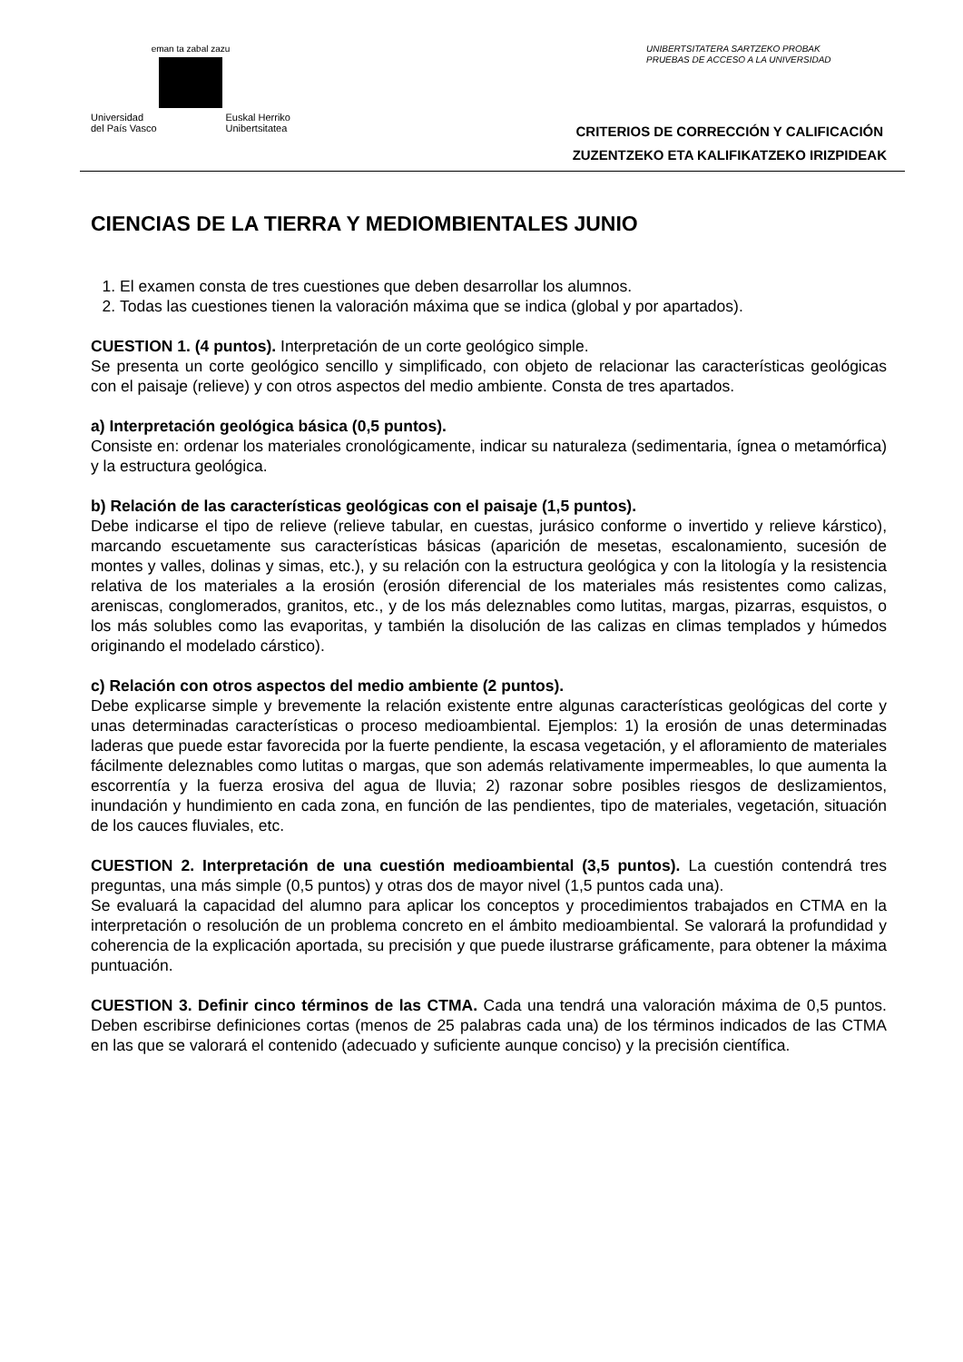eman ta zabal zazu
Universidad
del País Vasco Euskal Herriko
Unibertsitatea
UNIBERTSITATERA SARTZEKO PROBAK
PRUEBAS DE ACCESO A LA UNIVERSIDAD
CRITERIOS DE CORRECCIÓN Y CALIFICACIÓN
ZUZENTZEKO ETA KALIFIKATZEKO IRIZPIDEAK
CIENCIAS DE LA TIERRA Y MEDIOMBIENTALES JUNIO
1. El examen consta de tres cuestiones que deben desarrollar los alumnos.
2. Todas las cuestiones tienen la valoración máxima que se indica (global y por apartados).
CUESTION 1. (4 puntos). Interpretación de un corte geológico simple.
Se presenta un corte geológico sencillo y simplificado, con objeto de relacionar las características geológicas con el paisaje (relieve) y con otros aspectos del medio ambiente. Consta de tres apartados.
a) Interpretación geológica básica (0,5 puntos).
Consiste en: ordenar los materiales cronológicamente, indicar su naturaleza (sedimentaria, ígnea o metamórfica) y la estructura geológica.
b) Relación de las características geológicas con el paisaje (1,5 puntos).
Debe indicarse el tipo de relieve (relieve tabular, en cuestas, jurásico conforme o invertido y relieve kárstico), marcando escuetamente sus características básicas (aparición de mesetas, escalonamiento, sucesión de montes y valles, dolinas y simas, etc.), y su relación con la estructura geológica y con la litología y la resistencia relativa de los materiales a la erosión (erosión diferencial de los materiales más resistentes como calizas, areniscas, conglomerados, granitos, etc., y de los más deleznables como lutitas, margas, pizarras, esquistos, o los más solubles como las evaporitas, y también la disolución de las calizas en climas templados y húmedos originando el modelado cárstico).
c) Relación con otros aspectos del medio ambiente (2 puntos).
Debe explicarse simple y brevemente la relación existente entre algunas características geológicas del corte y unas determinadas características o proceso medioambiental. Ejemplos: 1) la erosión de unas determinadas laderas que puede estar favorecida por la fuerte pendiente, la escasa vegetación, y el afloramiento de materiales fácilmente deleznables como lutitas o margas, que son además relativamente impermeables, lo que aumenta la escorrentía y la fuerza erosiva del agua de lluvia; 2) razonar sobre posibles riesgos de deslizamientos, inundación y hundimiento en cada zona, en función de las pendientes, tipo de materiales, vegetación, situación de los cauces fluviales, etc.
CUESTION 2. Interpretación de una cuestión medioambiental (3,5 puntos). La cuestión contendrá tres preguntas, una más simple (0,5 puntos) y otras dos de mayor nivel (1,5 puntos cada una).
Se evaluará la capacidad del alumno para aplicar los conceptos y procedimientos trabajados en CTMA en la interpretación o resolución de un problema concreto en el ámbito medioambiental. Se valorará la profundidad y coherencia de la explicación aportada, su precisión y que puede ilustrarse gráficamente, para obtener la máxima puntuación.
CUESTION 3. Definir cinco términos de las CTMA. Cada una tendrá una valoración máxima de 0,5 puntos. Deben escribirse definiciones cortas (menos de 25 palabras cada una) de los términos indicados de las CTMA en las que se valorará el contenido (adecuado y suficiente aunque conciso) y la precisión científica.